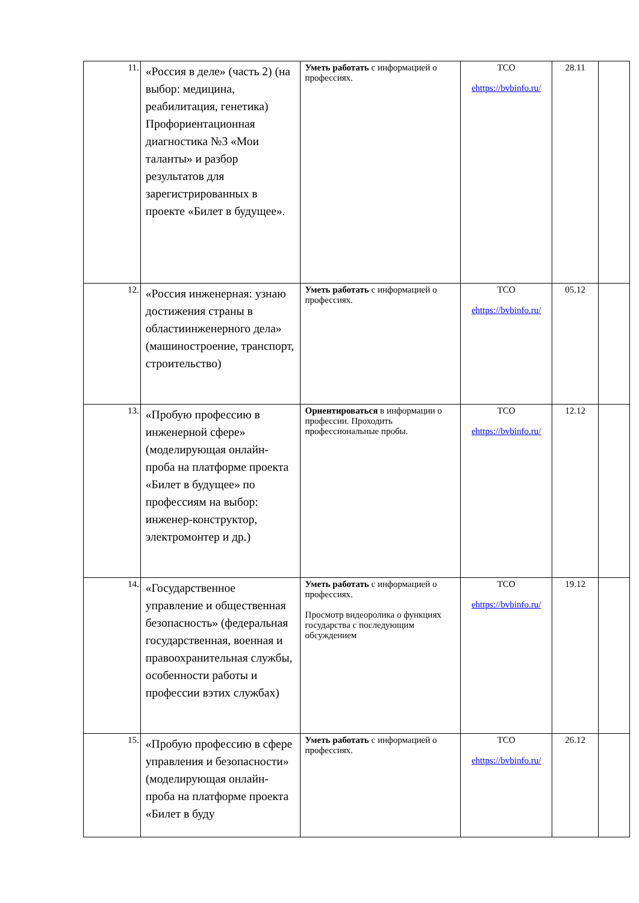| 11. | «Россия в деле» (часть 2) (на выбор: медицина, реабилитация, генетика) Профориентационная диагностика №3 «Мои таланты» и разбор результатов для зарегистрированных в проекте «Билет в будущее». | Уметь работать с информацией о профессиях. | ТСО ehttps://bvbinfo.ru/ | 28.11 | |
| 12. | «Россия инженерная: узнаю достижения страны в областиинженерного дела» (машиностроение, транспорт, строительство) | Уметь работать с информацией о профессиях. | ТСО ehttps://bvbinfo.ru/ | 05.12 | |
| 13. | «Пробую профессию в инженерной сфере» (моделирующая онлайн-проба на платформе проекта «Билет в будущее» по профессиям на выбор: инженер-конструктор, электромонтер и др.) | Ориентироваться в информации о профессии. Проходить профессиональные пробы. | ТСО ehttps://bvbinfo.ru/ | 12.12 | |
| 14. | «Государственное управление и общественная безопасность» (федеральная государственная, военная и правоохранительная службы, особенности работы и профессии вэтих службах) | Уметь работать с информацией о профессиях. Просмотр видеоролика о функциях государства с последующим обсуждением | ТСО ehttps://bvbinfo.ru/ | 19.12 | |
| 15. | «Пробую профессию в сфере управления и безопасности» (моделирующая онлайн-проба на платформе проекта «Билет в буду | Уметь работать с информацией о профессиях. | ТСО ehttps://bvbinfo.ru/ | 26.12 | |